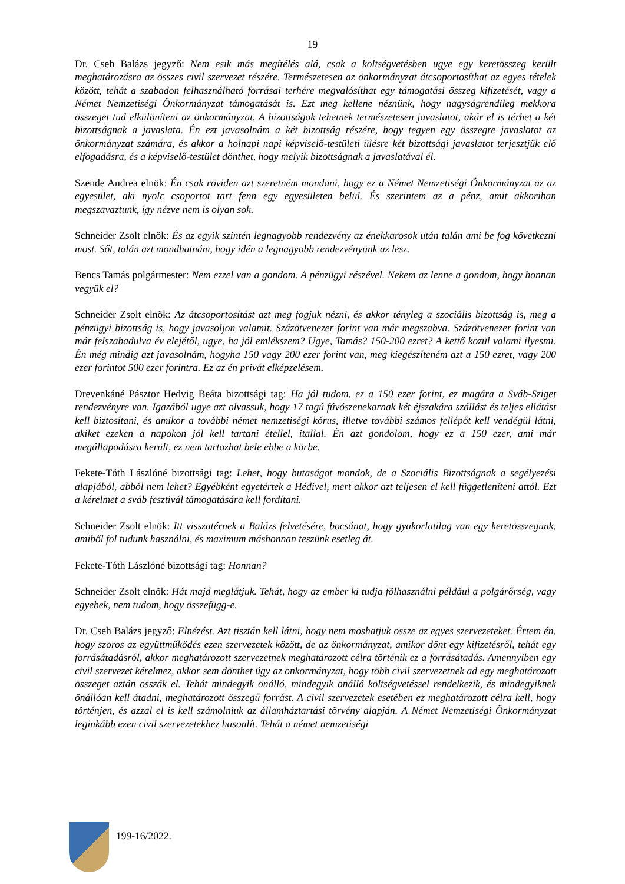19
Dr. Cseh Balázs jegyző: Nem esik más megítélés alá, csak a költségvetésben ugye egy keretösszeg került meghatározásra az összes civil szervezet részére. Természetesen az önkormányzat átcsoportosíthat az egyes tételek között, tehát a szabadon felhasználható forrásai terhére megvalósíthat egy támogatási összeg kifizetését, vagy a Német Nemzetiségi Önkormányzat támogatását is. Ezt meg kellene néznünk, hogy nagyságrendileg mekkora összeget tud elkülöníteni az önkormányzat. A bizottságok tehetnek természetesen javaslatot, akár el is térhet a két bizottságnak a javaslata. Én ezt javasolnám a két bizottság részére, hogy tegyen egy összegre javaslatot az önkormányzat számára, és akkor a holnapi napi képviselő-testületi ülésre két bizottsági javaslatot terjesztjük elő elfogadásra, és a képviselő-testület dönthet, hogy melyik bizottságnak a javaslatával él.
Szende Andrea elnök: Én csak röviden azt szeretném mondani, hogy ez a Német Nemzetiségi Önkormányzat az az egyesület, aki nyolc csoportot tart fenn egy egyesületen belül. És szerintem az a pénz, amit akkoriban megszavaztunk, így nézve nem is olyan sok.
Schneider Zsolt elnök: És az egyik szintén legnagyobb rendezvény az énekkarosok után talán ami be fog következni most. Sőt, talán azt mondhatnám, hogy idén a legnagyobb rendezvényünk az lesz.
Bencs Tamás polgármester: Nem ezzel van a gondom. A pénzügyi részével. Nekem az lenne a gondom, hogy honnan vegyük el?
Schneider Zsolt elnök: Az átcsoportosítást azt meg fogjuk nézni, és akkor tényleg a szociális bizottság is, meg a pénzügyi bizottság is, hogy javasoljon valamit. Százötvenezer forint van már megszabva. Százötvenezer forint van már felszabadulva év elejétől, ugye, ha jól emlékszem? Ugye, Tamás? 150-200 ezret? A kettő közül valami ilyesmi. Én még mindig azt javasolnám, hogyha 150 vagy 200 ezer forint van, meg kiegészíteném azt a 150 ezret, vagy 200 ezer forintot 500 ezer forintra. Ez az én privát elképzelésem.
Drevenkáné Pásztor Hedvig Beáta bizottsági tag: Ha jól tudom, ez a 150 ezer forint, ez magára a Sváb-Sziget rendezvényre van. Igazából ugye azt olvassuk, hogy 17 tagú fúvószenekarnak két éjszakára szállást és teljes ellátást kell biztosítani, és amikor a további német nemzetiségi kórus, illetve további számos fellépőt kell vendégül látni, akiket ezeken a napokon jól kell tartani étellel, itallal. Én azt gondolom, hogy ez a 150 ezer, ami már megállapodásra került, ez nem tartozhat bele ebbe a körbe.
Fekete-Tóth Lászlóné bizottsági tag: Lehet, hogy butaságot mondok, de a Szociális Bizottságnak a segélyezési alapjából, abból nem lehet? Egyébként egyetértek a Hédivel, mert akkor azt teljesen el kell függetleníteni attól. Ezt a kérelmet a sváb fesztivál támogatására kell fordítani.
Schneider Zsolt elnök: Itt visszatérnek a Balázs felvetésére, bocsánat, hogy gyakorlatilag van egy keretösszegünk, amiből föl tudunk használni, és maximum máshonnan teszünk esetleg át.
Fekete-Tóth Lászlóné bizottsági tag: Honnan?
Schneider Zsolt elnök: Hát majd meglátjuk. Tehát, hogy az ember ki tudja fölhasználni például a polgárőrség, vagy egyebek, nem tudom, hogy összefügg-e.
Dr. Cseh Balázs jegyző: Elnézést. Azt tisztán kell látni, hogy nem moshatjuk össze az egyes szervezeteket. Értem én, hogy szoros az együttműködés ezen szervezetek között, de az önkormányzat, amikor dönt egy kifizetésről, tehát egy forrásátadásról, akkor meghatározott szervezetnek meghatározott célra történik ez a forrásátadás. Amennyiben egy civil szervezet kérelmez, akkor sem dönthet úgy az önkormányzat, hogy több civil szervezetnek ad egy meghatározott összeget aztán osszák el. Tehát mindegyik önálló, mindegyik önálló költségvetéssel rendelkezik, és mindegyiknek önállóan kell átadni, meghatározott összegű forrást. A civil szervezetek esetében ez meghatározott célra kell, hogy történjen, és azzal el is kell számolniuk az államháztartási törvény alapján. A Német Nemzetiségi Önkormányzat leginkább ezen civil szervezetekhez hasonlít. Tehát a német nemzetiségi
199-16/2022.